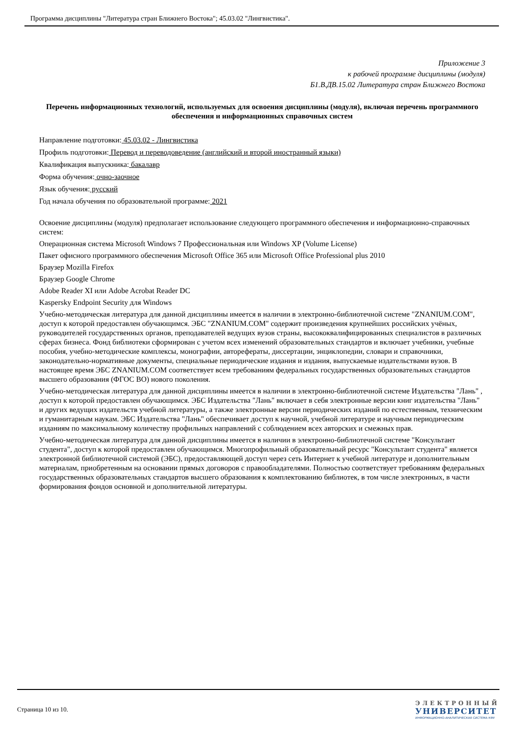Программа дисциплины "Литература стран Ближнего Востока"; 45.03.02 "Лингвистика".
Приложение 3
к рабочей программе дисциплины (модуля)
Б1.В.ДВ.15.02 Литература стран Ближнего Востока
Перечень информационных технологий, используемых для освоения дисциплины (модуля), включая перечень программного обеспечения и информационных справочных систем
Направление подготовки: 45.03.02 - Лингвистика
Профиль подготовки: Перевод и переводоведение (английский и второй иностранный языки)
Квалификация выпускника: бакалавр
Форма обучения: очно-заочное
Язык обучения: русский
Год начала обучения по образовательной программе: 2021
Освоение дисциплины (модуля) предполагает использование следующего программного обеспечения и информационно-справочных систем:
Операционная система Microsoft Windows 7 Профессиональная или Windows XP (Volume License)
Пакет офисного программного обеспечения Microsoft Office 365 или Microsoft Office Professional plus 2010
Браузер Mozilla Firefox
Браузер Google Chrome
Adobe Reader XI или Adobe Acrobat Reader DC
Kaspersky Endpoint Security для Windows
Учебно-методическая литература для данной дисциплины имеется в наличии в электронно-библиотечной системе "ZNANIUM.COM", доступ к которой предоставлен обучающимся. ЭБС "ZNANIUM.COM" содержит произведения крупнейших российских учёных, руководителей государственных органов, преподавателей ведущих вузов страны, высококвалифицированных специалистов в различных сферах бизнеса. Фонд библиотеки сформирован с учетом всех изменений образовательных стандартов и включает учебники, учебные пособия, учебно-методические комплексы, монографии, авторефераты, диссертации, энциклопедии, словари и справочники, законодательно-нормативные документы, специальные периодические издания и издания, выпускаемые издательствами вузов. В настоящее время ЭБС ZNANIUM.COM соответствует всем требованиям федеральных государственных образовательных стандартов высшего образования (ФГОС ВО) нового поколения.
Учебно-методическая литература для данной дисциплины имеется в наличии в электронно-библиотечной системе Издательства "Лань" , доступ к которой предоставлен обучающимся. ЭБС Издательства "Лань" включает в себя электронные версии книг издательства "Лань" и других ведущих издательств учебной литературы, а также электронные версии периодических изданий по естественным, техническим и гуманитарным наукам. ЭБС Издательства "Лань" обеспечивает доступ к научной, учебной литературе и научным периодическим изданиям по максимальному количеству профильных направлений с соблюдением всех авторских и смежных прав.
Учебно-методическая литература для данной дисциплины имеется в наличии в электронно-библиотечной системе "Консультант студента", доступ к которой предоставлен обучающимся. Многопрофильный образовательный ресурс "Консультант студента" является электронной библиотечной системой (ЭБС), предоставляющей доступ через сеть Интернет к учебной литературе и дополнительным материалам, приобретенным на основании прямых договоров с правообладателями. Полностью соответствует требованиям федеральных государственных образовательных стандартов высшего образования к комплектованию библиотек, в том числе электронных, в части формирования фондов основной и дополнительной литературы.
Страница 10 из 10.
ЭЛЕКТРОННЫЙ
УНИВЕРСИТЕТ
ИНФОРМАЦИОННО-АНАЛИТИЧЕСКАЯ СИСТЕМА КФУ